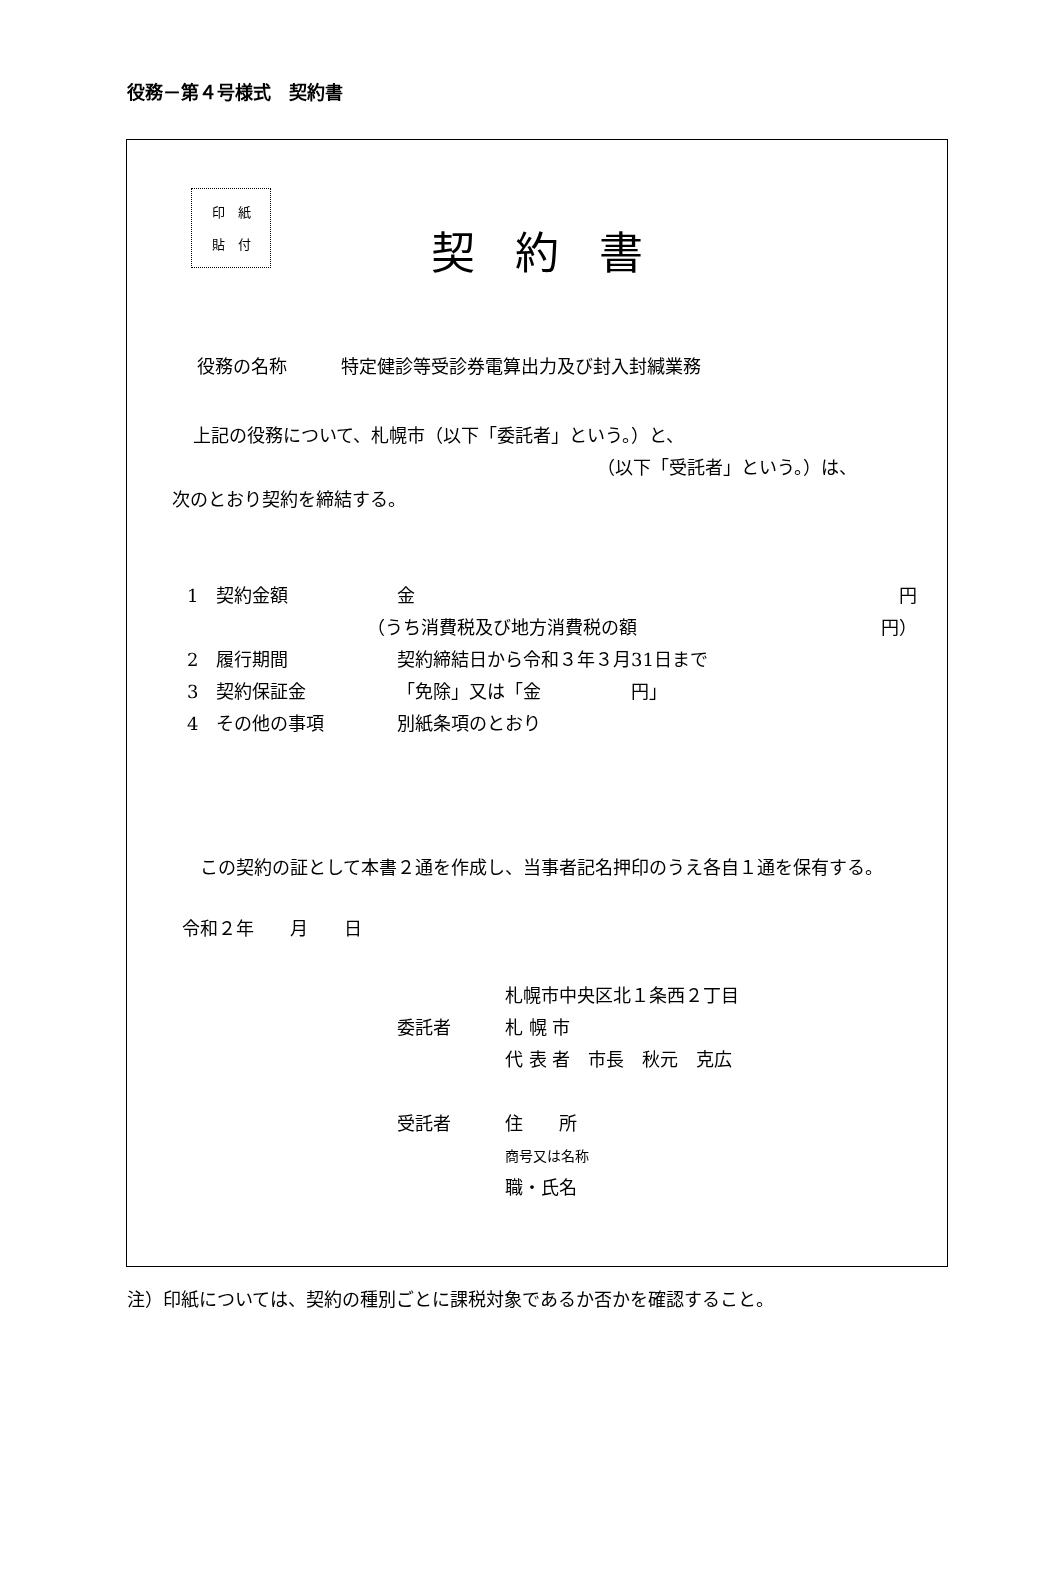役務－第４号様式　契約書
印　紙
貼　付
契約書
役務の名称　　　特定健診等受診券電算出力及び封入封緘業務
上記の役務について、札幌市（以下「委託者」という。）と、
（以下「受託者」という。）は、
次のとおり契約を締結する。
1　契約金額 金 円
（うち消費税及び地方消費税の額 円）
2　履行期間 契約締結日から令和３年３月31日まで
3　契約保証金 「免除」又は「金　　　　　円」
4　その他の事項 別紙条項のとおり
この契約の証として本書２通を作成し、当事者記名押印のうえ各自１通を保有する。
令和２年　　月　　日
札幌市中央区北１条西２丁目
委託者 札 幌 市
代 表 者　市長　秋元　克広
受託者 住　　所
商号又は名称
職・氏名
注）印紙については、契約の種別ごとに課税対象であるか否かを確認すること。